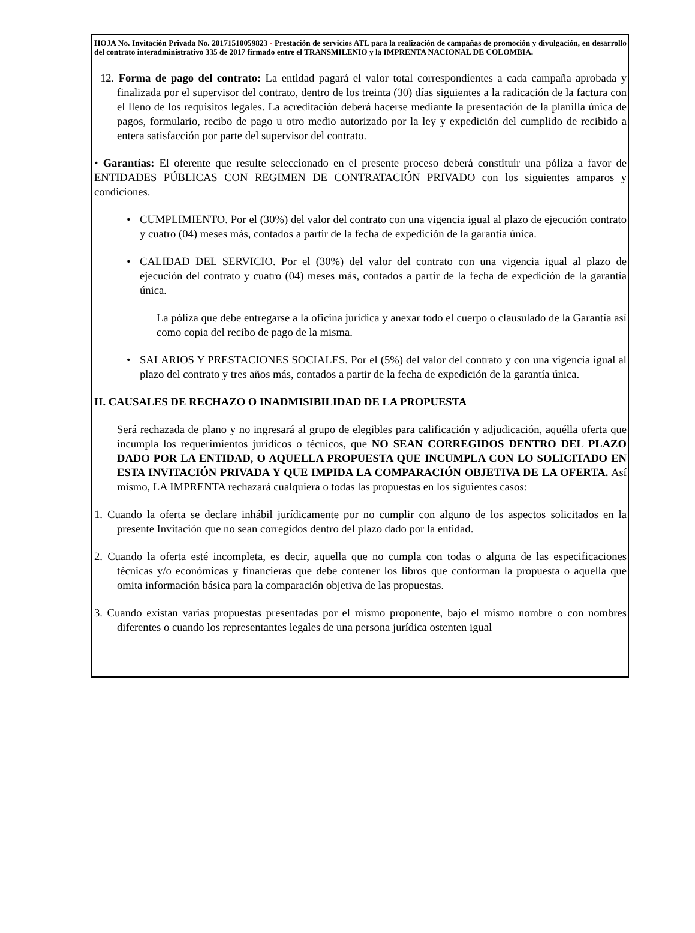HOJA No. Invitación Privada No. 20171510059823 - Prestación de servicios ATL para la realización de campañas de promoción y divulgación, en desarrollo del contrato interadministrativo 335 de 2017 firmado entre el TRANSMILENIO y la IMPRENTA NACIONAL DE COLOMBIA.
12. Forma de pago del contrato: La entidad pagará el valor total correspondientes a cada campaña aprobada y finalizada por el supervisor del contrato, dentro de los treinta (30) días siguientes a la radicación de la factura con el lleno de los requisitos legales. La acreditación deberá hacerse mediante la presentación de la planilla única de pagos, formulario, recibo de pago u otro medio autorizado por la ley y expedición del cumplido de recibido a entera satisfacción por parte del supervisor del contrato.
• Garantías: El oferente que resulte seleccionado en el presente proceso deberá constituir una póliza a favor de ENTIDADES PÚBLICAS CON REGIMEN DE CONTRATACIÓN PRIVADO con los siguientes amparos y condiciones.
• CUMPLIMIENTO. Por el (30%) del valor del contrato con una vigencia igual al plazo de ejecución contrato y cuatro (04) meses más, contados a partir de la fecha de expedición de la garantía única.
• CALIDAD DEL SERVICIO. Por el (30%) del valor del contrato con una vigencia igual al plazo de ejecución del contrato y cuatro (04) meses más, contados a partir de la fecha de expedición de la garantía única.
La póliza que debe entregarse a la oficina jurídica y anexar todo el cuerpo o clausulado de la Garantía así como copia del recibo de pago de la misma.
• SALARIOS Y PRESTACIONES SOCIALES. Por el (5%) del valor del contrato y con una vigencia igual al plazo del contrato y tres años más, contados a partir de la fecha de expedición de la garantía única.
II. CAUSALES DE RECHAZO O INADMISIBILIDAD DE LA PROPUESTA
Será rechazada de plano y no ingresará al grupo de elegibles para calificación y adjudicación, aquélla oferta que incumpla los requerimientos jurídicos o técnicos, que NO SEAN CORREGIDOS DENTRO DEL PLAZO DADO POR LA ENTIDAD, O AQUELLA PROPUESTA QUE INCUMPLA CON LO SOLICITADO EN ESTA INVITACIÓN PRIVADA Y QUE IMPIDA LA COMPARACIÓN OBJETIVA DE LA OFERTA. Así mismo, LA IMPRENTA rechazará cualquiera o todas las propuestas en los siguientes casos:
1. Cuando la oferta se declare inhábil jurídicamente por no cumplir con alguno de los aspectos solicitados en la presente Invitación que no sean corregidos dentro del plazo dado por la entidad.
2. Cuando la oferta esté incompleta, es decir, aquella que no cumpla con todas o alguna de las especificaciones técnicas y/o económicas y financieras que debe contener los libros que conforman la propuesta o aquella que omita información básica para la comparación objetiva de las propuestas.
3. Cuando existan varias propuestas presentadas por el mismo proponente, bajo el mismo nombre o con nombres diferentes o cuando los representantes legales de una persona jurídica ostenten igual